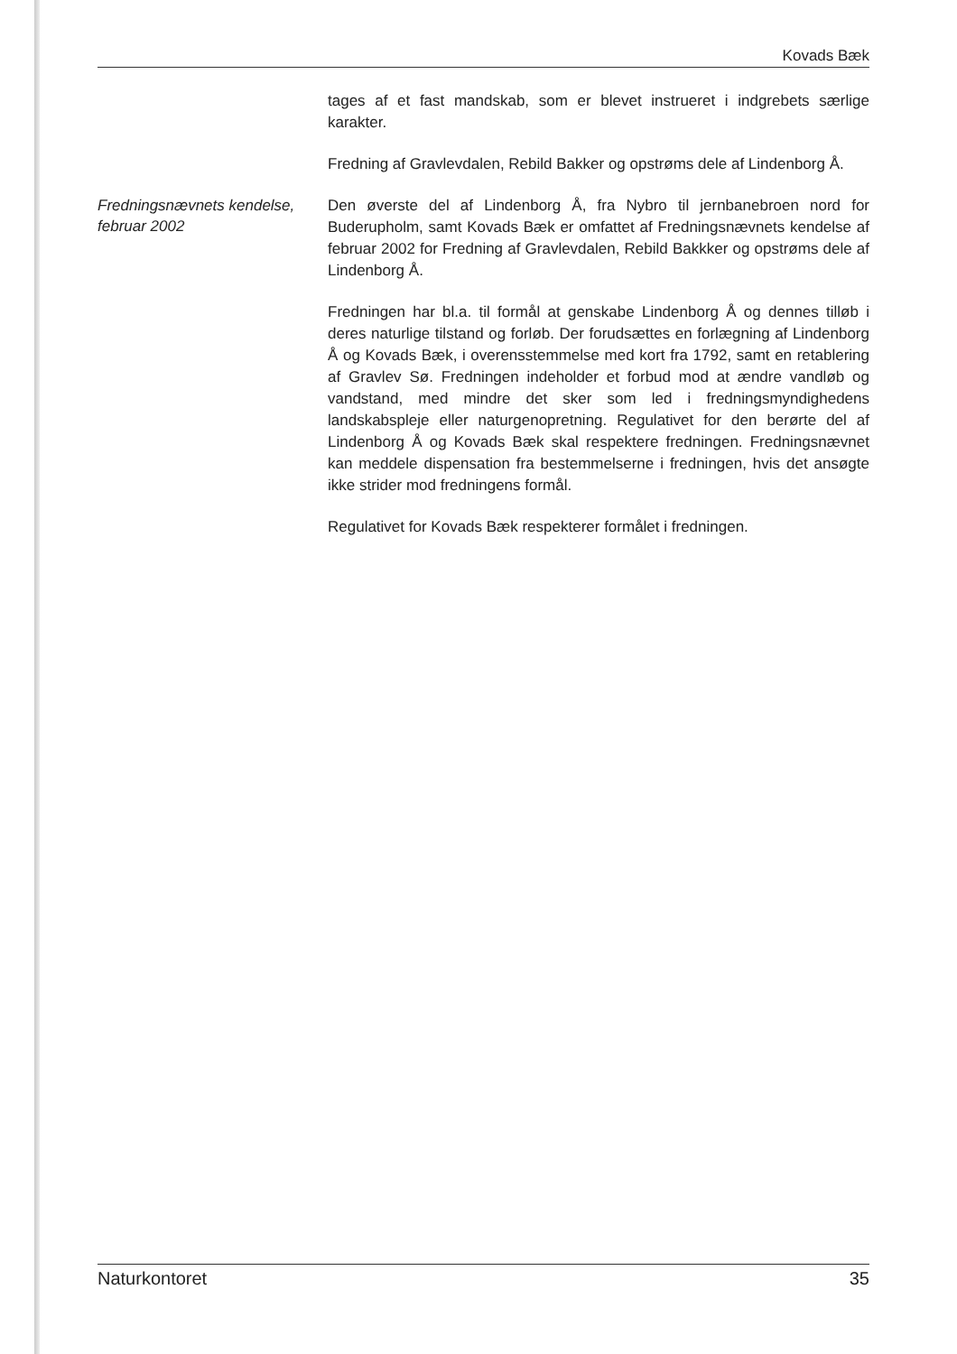Kovads Bæk
tages af et fast mandskab, som er blevet instrueret i indgrebets særlige karakter.
Fredning af Gravlevdalen, Rebild Bakker og opstrøms dele af Lindenborg Å.
Fredningsnævnets kendelse, februar 2002
Den øverste del af Lindenborg Å, fra Nybro til jernbanebroen nord for Buderupholm, samt Kovads Bæk er omfattet af Fredningsnævnets kendelse af februar 2002 for Fredning af Gravlevdalen, Rebild Bakkker og opstrøms dele af Lindenborg Å.
Fredningen har bl.a. til formål at genskabe Lindenborg Å og dennes tilløb i deres naturlige tilstand og forløb. Der forudsættes en forlægning af Lindenborg Å og Kovads Bæk, i overensstemmelse med kort fra 1792, samt en retablering af Gravlev Sø. Fredningen indeholder et forbud mod at ændre vandløb og vandstand, med mindre det sker som led i fredningsmyndighedens landskabspleje eller naturgenopretning. Regulativet for den berørte del af Lindenborg Å og Kovads Bæk skal respektere fredningen. Fredningsnævnet kan meddele dispensation fra bestemmelserne i fredningen, hvis det ansøgte ikke strider mod fredningens formål.
Regulativet for Kovads Bæk respekterer formålet i fredningen.
Naturkontoret 35